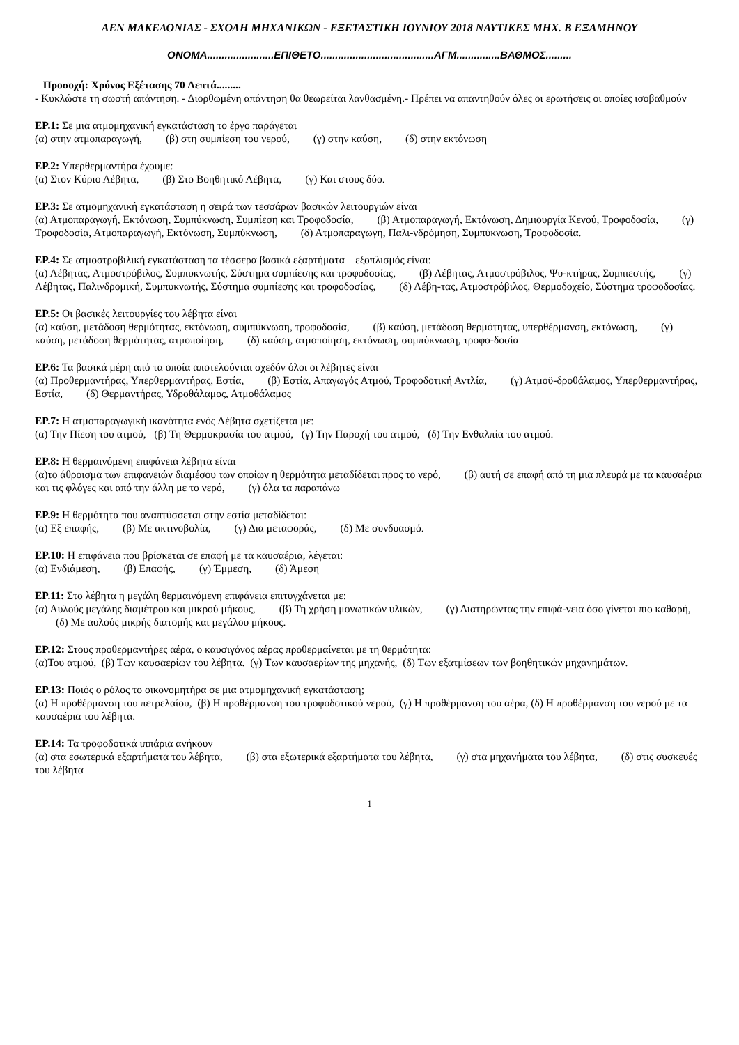ΑΕΝ ΜΑΚΕΔΟΝΙΑΣ - ΣΧΟΛΗ ΜΗΧΑΝΙΚΩΝ - ΕΞΕΤΑΣΤΙΚΗ ΙΟΥΝΙΟΥ 2018 ΝΑΥΤΙΚΕΣ ΜΗΧ. Β ΕΞΑΜΗΝΟΥ
ΟΝΟΜΑ.......................ΕΠΙΘΕΤΟ.......................................ΑΓΜ...............ΒΑΘΜΟΣ.........
Προσοχή: Χρόνος Εξέτασης 70 Λεπτά.........
- Κυκλώστε τη σωστή απάντηση. - Διορθωμένη απάντηση θα θεωρείται λανθασμένη.- Πρέπει να απαντηθούν όλες οι ερωτήσεις οι οποίες ισοβαθμούν
ΕΡ.1: Σε μια ατμομηχανική εγκατάσταση το έργο παράγεται
(α) στην ατμοπαραγωγή, (β) στη συμπίεση του νερού, (γ) στην καύση, (δ) στην εκτόνωση
ΕΡ.2: Υπερθερμαντήρα έχουμε:
(α) Στον Κύριο Λέβητα, (β) Στο Βοηθητικό Λέβητα, (γ) Και στους δύο.
ΕΡ.3: Σε ατμομηχανική εγκατάσταση η σειρά των τεσσάρων βασικών λειτουργιών είναι
(α) Ατμοπαραγωγή, Εκτόνωση, Συμπύκνωση, Συμπίεση και Τροφοδοσία, (β) Ατμοπαραγωγή, Εκτόνωση, Δημιουργία Κενού, Τροφοδοσία, (γ) Τροφοδοσία, Ατμοπαραγωγή, Εκτόνωση, Συμπύκνωση, (δ) Ατμοπαραγωγή, Παλι-νδρόμηση, Συμπύκνωση, Τροφοδοσία.
ΕΡ.4: Σε ατμοστροβιλική εγκατάσταση τα τέσσερα βασικά εξαρτήματα – εξοπλισμός είναι:
(α) Λέβητας, Ατμοστρόβιλος, Συμπυκνωτής, Σύστημα συμπίεσης και τροφοδοσίας, (β) Λέβητας, Ατμοστρόβιλος, Ψυ-κτήρας, Συμπιεστής, (γ) Λέβητας, Παλινδρομική, Συμπυκνωτής, Σύστημα συμπίεσης και τροφοδοσίας, (δ) Λέβη-τας, Ατμοστρόβιλος, Θερμοδοχείο, Σύστημα τροφοδοσίας.
ΕΡ.5: Οι βασικές λειτουργίες του λέβητα είναι
(α) καύση, μετάδοση θερμότητας, εκτόνωση, συμπύκνωση, τροφοδοσία, (β) καύση, μετάδοση θερμότητας, υπερθέρμανση, εκτόνωση, (γ) καύση, μετάδοση θερμότητας, ατμοποίηση, (δ) καύση, ατμοποίηση, εκτόνωση, συμπύκνωση, τροφο-δοσία
ΕΡ.6: Τα βασικά μέρη από τα οποία αποτελούνται σχεδόν όλοι οι λέβητες είναι
(α) Προθερμαντήρας, Υπερθερμαντήρας, Εστία, (β) Εστία, Απαγωγός Ατμού, Τροφοδοτική Αντλία, (γ) Ατμοϋ-δροθάλαμος, Υπερθερμαντήρας, Εστία, (δ) Θερμαντήρας, Υδροθάλαμος, Ατμοθάλαμος
ΕΡ.7: Η ατμοπαραγωγική ικανότητα ενός Λέβητα σχετίζεται με:
(α) Την Πίεση του ατμού, (β) Τη Θερμοκρασία του ατμού, (γ) Την Παροχή του ατμού, (δ) Την Ενθαλπία του ατμού.
ΕΡ.8: Η θερμαινόμενη επιφάνεια λέβητα είναι
(α)το άθροισμα των επιφανειών διαμέσου των οποίων η θερμότητα μεταδίδεται προς το νερό, (β) αυτή σε επαφή από τη μια πλευρά με τα καυσαέρια και τις φλόγες και από την άλλη με το νερό, (γ) όλα τα παραπάνω
ΕΡ.9: Η θερμότητα που αναπτύσσεται στην εστία μεταδίδεται:
(α) Εξ επαφής, (β) Με ακτινοβολία, (γ) Δια μεταφοράς, (δ) Με συνδυασμό.
ΕΡ.10: Η επιφάνεια που βρίσκεται σε επαφή με τα καυσαέρια, λέγεται:
(α) Ενδιάμεση, (β) Επαφής, (γ) Έμμεση, (δ) Άμεση
ΕΡ.11: Στο λέβητα η μεγάλη θερμαινόμενη επιφάνεια επιτυγχάνεται με:
(α) Αυλούς μεγάλης διαμέτρου και μικρού μήκους, (β) Τη χρήση μονωτικών υλικών, (γ) Διατηρώντας την επιφά-νεια όσο γίνεται πιο καθαρή, (δ) Με αυλούς μικρής διατομής και μεγάλου μήκους.
ΕΡ.12: Στους προθερμαντήρες αέρα, ο καυσιγόνος αέρας προθερμαίνεται με τη θερμότητα:
(α)Του ατμού, (β) Των καυσαερίων του λέβητα. (γ) Των καυσαερίων της μηχανής, (δ) Των εξατμίσεων των βοηθητικών μηχανημάτων.
ΕΡ.13: Ποιός ο ρόλος το οικονομητήρα σε μια ατμομηχανική εγκατάσταση;
(α) Η προθέρμανση του πετρελαίου, (β) Η προθέρμανση του τροφοδοτικού νερού, (γ) Η προθέρμανση του αέρα, (δ) Η προθέρμανση του νερού με τα καυσαέρια του λέβητα.
ΕΡ.14: Τα τροφοδοτικά ιππάρια ανήκουν
(α) στα εσωτερικά εξαρτήματα του λέβητα, (β) στα εξωτερικά εξαρτήματα του λέβητα, (γ) στα μηχανήματα του λέβητα, (δ) στις συσκευές του λέβητα
1